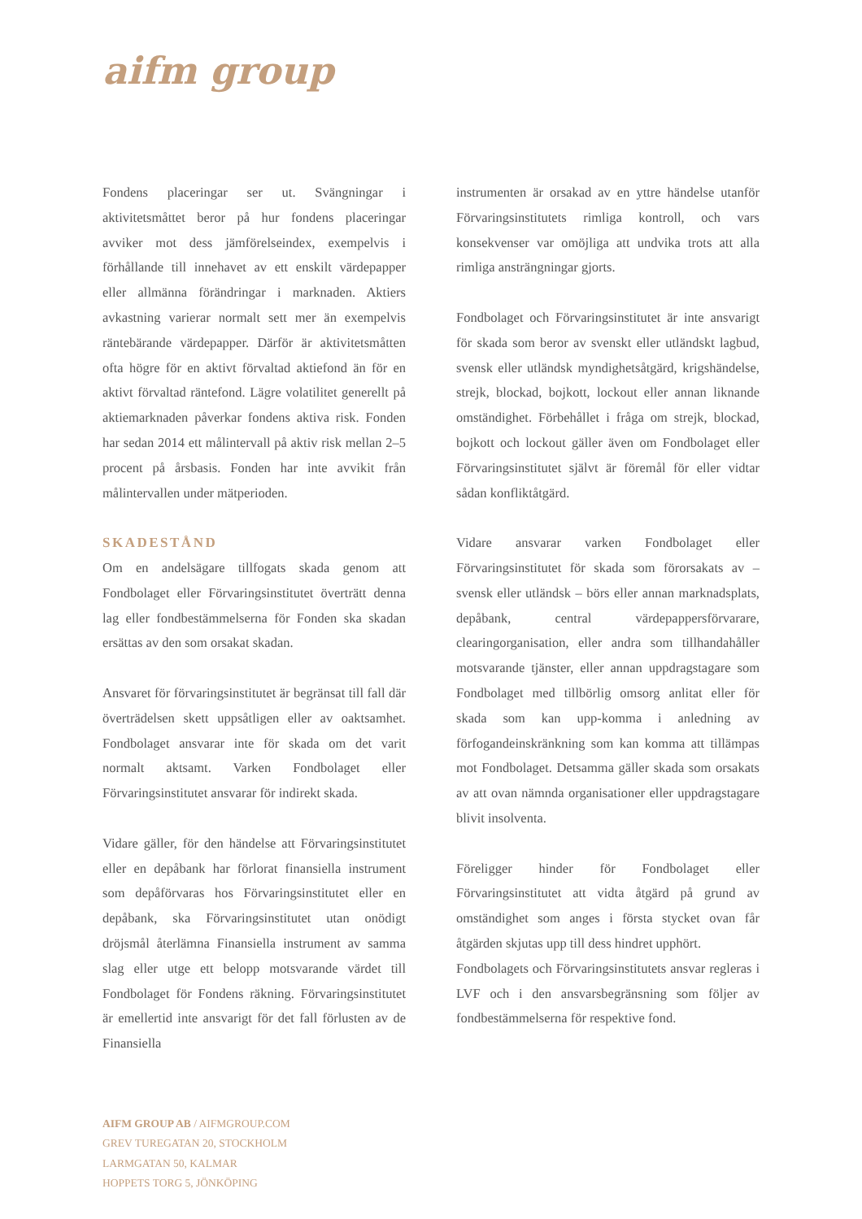aifm group
Fondens placeringar ser ut. Svängningar i aktivitetsmåttet beror på hur fondens placeringar avviker mot dess jämförelseindex, exempelvis i förhållande till innehavet av ett enskilt värdepapper eller allmänna förändringar i marknaden. Aktiers avkastning varierar normalt sett mer än exempelvis räntebärande värdepapper. Därför är aktivitetsmåtten ofta högre för en aktivt förvaltad aktiefond än för en aktivt förvaltad räntefond. Lägre volatilitet generellt på aktiemarknaden påverkar fondens aktiva risk. Fonden har sedan 2014 ett målintervall på aktiv risk mellan 2–5 procent på årsbasis. Fonden har inte avvikit från målintervallen under mätperioden.
SKADESTÅND
Om en andelsägare tillfogats skada genom att Fondbolaget eller Förvaringsinstitutet överträtt denna lag eller fondbestämmelserna för Fonden ska skadan ersättas av den som orsakat skadan.
Ansvaret för förvaringsinstitutet är begränsat till fall där överträdelsen skett uppsåtligen eller av oaktsamhet. Fondbolaget ansvarar inte för skada om det varit normalt aktsamt. Varken Fondbolaget eller Förvaringsinstitutet ansvarar för indirekt skada.
Vidare gäller, för den händelse att Förvaringsinstitutet eller en depåbank har förlorat finansiella instrument som depåförvaras hos Förvaringsinstitutet eller en depåbank, ska Förvaringsinstitutet utan onödigt dröjsmål återlämna Finansiella instrument av samma slag eller utge ett belopp motsvarande värdet till Fondbolaget för Fondens räkning. Förvaringsinstitutet är emellertid inte ansvarigt för det fall förlusten av de Finansiella
instrumenten är orsakad av en yttre händelse utanför Förvaringsinstitutets rimliga kontroll, och vars konsekvenser var omöjliga att undvika trots att alla rimliga ansträngningar gjorts.
Fondbolaget och Förvaringsinstitutet är inte ansvarigt för skada som beror av svenskt eller utländskt lagbud, svensk eller utländsk myndighetsåtgärd, krigshändelse, strejk, blockad, bojkott, lockout eller annan liknande omständighet. Förbehållet i fråga om strejk, blockad, bojkott och lockout gäller även om Fondbolaget eller Förvaringsinstitutet självt är föremål för eller vidtar sådan konfliktåtgärd.
Vidare ansvarar varken Fondbolaget eller Förvaringsinstitutet för skada som förorsakats av – svensk eller utländsk – börs eller annan marknadsplats, depåbank, central värdepappersförvarare, clearingorganisation, eller andra som tillhandahåller motsvarande tjänster, eller annan uppdragstagare som Fondbolaget med tillbörlig omsorg anlitat eller för skada som kan upp-komma i anledning av förfogandeinskränkning som kan komma att tillämpas mot Fondbolaget. Detsamma gäller skada som orsakats av att ovan nämnda organisationer eller uppdragstagare blivit insolventa.
Föreligger hinder för Fondbolaget eller Förvaringsinstitutet att vidta åtgärd på grund av omständighet som anges i första stycket ovan får åtgärden skjutas upp till dess hindret upphört.
Fondbolagets och Förvaringsinstitutets ansvar regleras i LVF och i den ansvarsbegränsning som följer av fondbestämmelserna för respektive fond.
AIFM GROUP AB / AIFMGROUP.COM
GREV TUREGATAN 20, STOCKHOLM
LARMGATAN 50, KALMAR
HOPPETS TORG 5, JÖNKÖPING